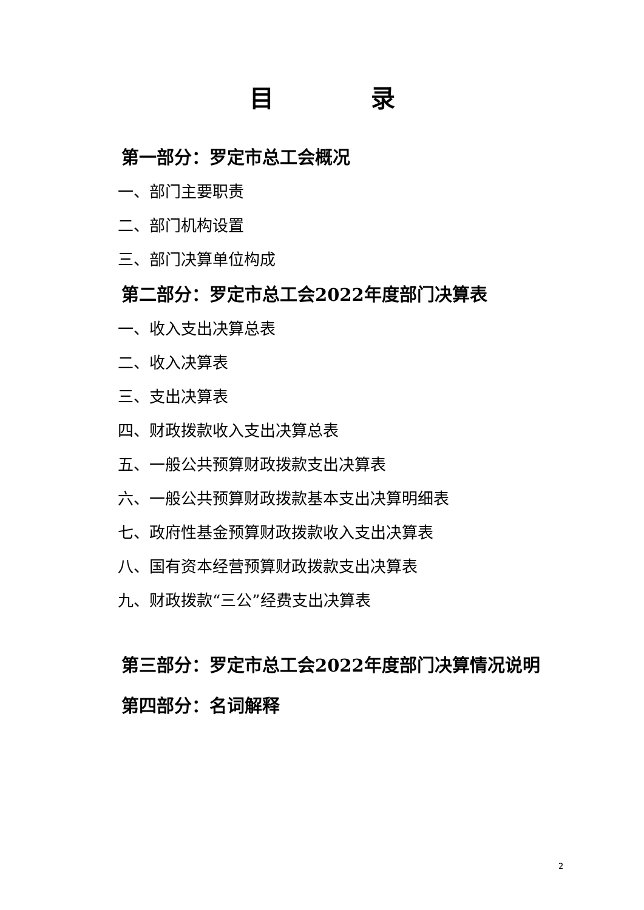目　　　　录
第一部分：罗定市总工会概况
一、部门主要职责
二、部门机构设置
三、部门决算单位构成
第二部分：罗定市总工会2022年度部门决算表
一、收入支出决算总表
二、收入决算表
三、支出决算表
四、财政拨款收入支出决算总表
五、一般公共预算财政拨款支出决算表
六、一般公共预算财政拨款基本支出决算明细表
七、政府性基金预算财政拨款收入支出决算表
八、国有资本经营预算财政拨款支出决算表
九、财政拨款“三公”经费支出决算表
第三部分：罗定市总工会2022年度部门决算情况说明
第四部分：名词解释
2